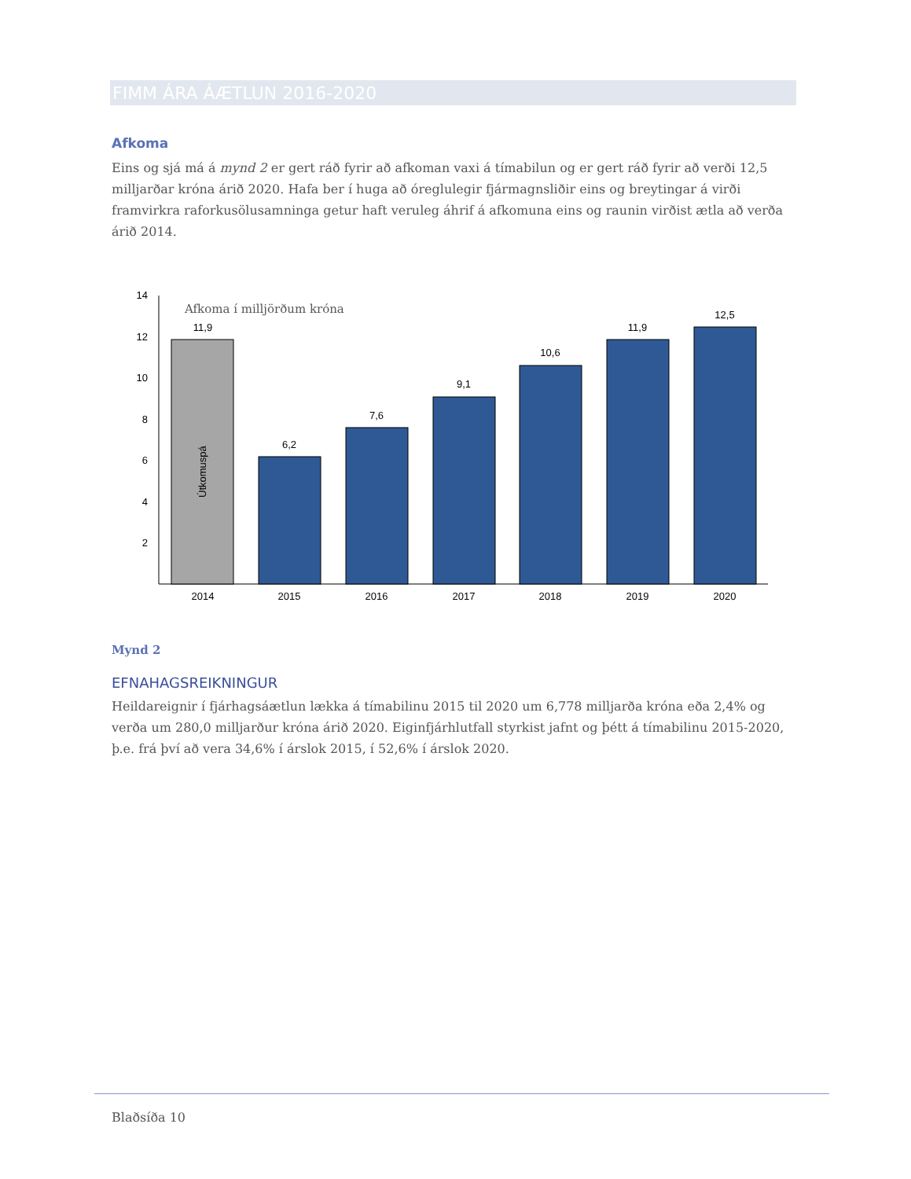FIMM ÁRA ÁÆTLUN 2016-2020
Afkoma
Eins og sjá má á mynd 2 er gert ráð fyrir að afkoman vaxi á tímabilun og er gert ráð fyrir að verði 12,5 milljarðar króna árið 2020. Hafa ber í huga að óreglulegir fjármagnsliðir eins og breytingar á virði framvirkra raforkusölusamninga getur haft veruleg áhrif á afkomuna eins og raunin virðist ætla að verða árið 2014.
14
12
10
8
6
4
2
Afkoma í milljörðum króna
Útkomuspá
11,9
6,2
7,6
9,1
10,6
11,9
12,5
2014
2015
2016
2017
2018
2019
2020
Mynd 2
EFNAHAGSREIKNINGUR
Heildareignir í fjárhagsáætlun lækka á tímabilinu 2015 til 2020 um 6,778 milljarða króna eða 2,4% og verða um 280,0 milljarður króna árið 2020. Eiginfjárhlutfall styrkist jafnt og þétt á tímabilinu 2015-2020, þ.e. frá því að vera 34,6% í árslok 2015, í 52,6% í árslok 2020.
Blaðsíða 10